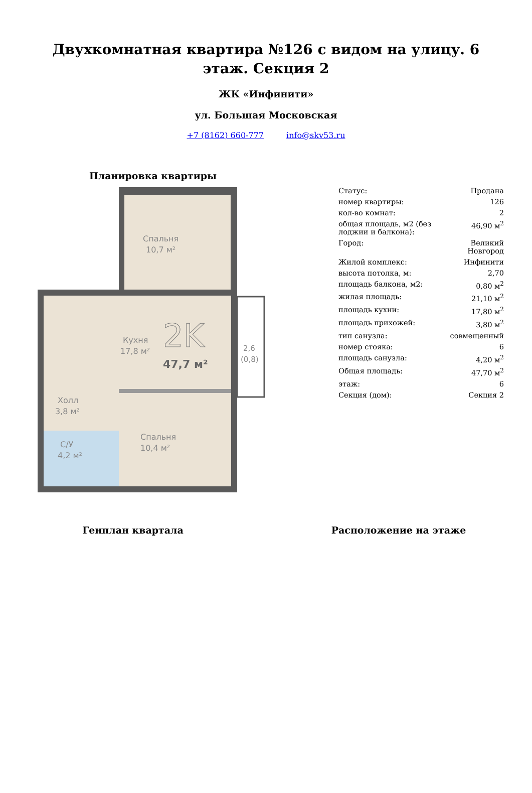Двухкомнатная квартира №126 с видом на улицу. 6 этаж. Секция 2
ЖК «Инфинити»
ул. Большая Московская
+7 (8162) 660-777 info@skv53.ru
Планировка квартиры
Спальня
10,7 м²
Кухня
17,8 м²
2K
47,7 м²
2,6
(0,8)
Холл
3,8 м²
Спальня
10,4 м²
С/У
4,2 м²
| Статус: | Продана |
| номер квартиры: | 126 |
| кол-во комнат: | 2 |
| общая площадь, м2 (без лоджии и балкона): | 46,90 м<sup>2</sup> |
| Город: | Великий Новгород |
| Жилой комплекс: | Инфинити |
| высота потолка, м: | 2,70 |
| площадь балкона, м2: | 0,80 м<sup>2</sup> |
| жилая площадь: | 21,10 м<sup>2</sup> |
| площадь кухни: | 17,80 м<sup>2</sup> |
| площадь прихожей: | 3,80 м<sup>2</sup> |
| тип санузла: | совмещенный |
| номер стояка: | 6 |
| площадь санузла: | 4,20 м<sup>2</sup> |
| Общая площадь: | 47,70 м<sup>2</sup> |
| этаж: | 6 |
| Секция (дом): | Секция 2 |
Генплан квартала Расположение на этаже